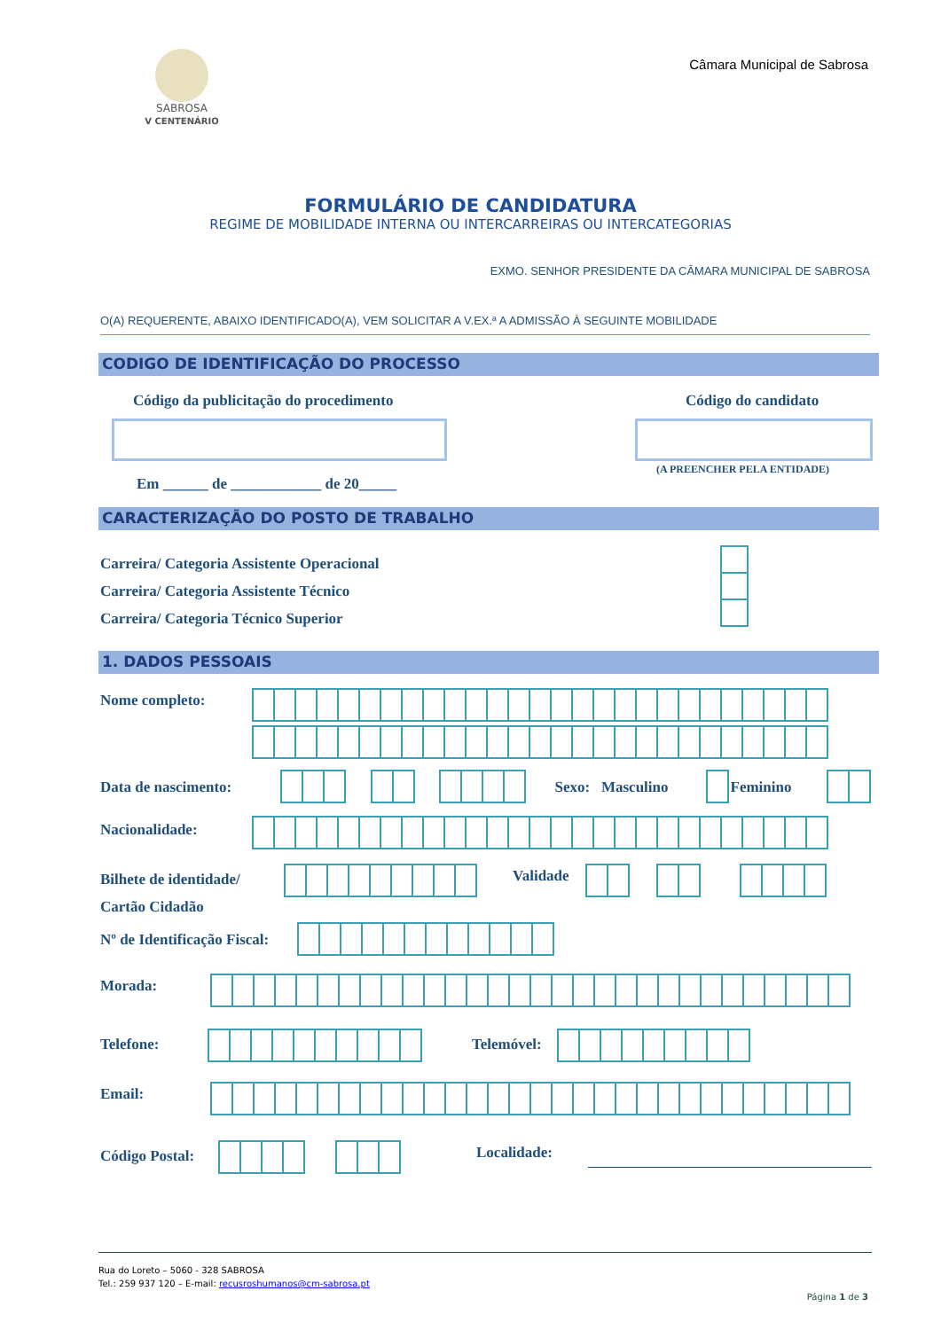SABROSA
V CENTENÁRIO
Câmara Municipal de Sabrosa
FORMULÁRIO DE CANDIDATURA
REGIME DE MOBILIDADE INTERNA OU INTERCARREIRAS OU INTERCATEGORIAS
EXMO. SENHOR PRESIDENTE DA CÂMARA MUNICIPAL DE SABROSA
O(A) REQUERENTE, ABAIXO IDENTIFICADO(A), VEM SOLICITAR A V.EX.ª A ADMISSÃO À SEGUINTE MOBILIDADE
CODIGO DE IDENTIFICAÇÃO DO PROCESSO
Código da publicitação do procedimento
Código do candidato
(A PREENCHER PELA ENTIDADE)
Em ______ de ____________ de 20_____
CARACTERIZAÇÃO DO POSTO DE TRABALHO
Carreira/ Categoria Assistente Operacional
Carreira/ Categoria Assistente Técnico
Carreira/ Categoria Técnico Superior
1. DADOS PESSOAIS
Nome completo:
Data de nascimento: Sexo: Masculino Feminino
Nacionalidade:
Bilhete de identidade/
Cartão Cidadão
Validade
Nº de Identificação Fiscal:
Morada:
Telefone: Telemóvel:
Email:
Código Postal: Localidade:
Rua do Loreto – 5060 - 328 SABROSA
Tel.: 259 937 120 – E-mail: recusroshumanos@cm-sabrosa.pt
Página 1 de 3